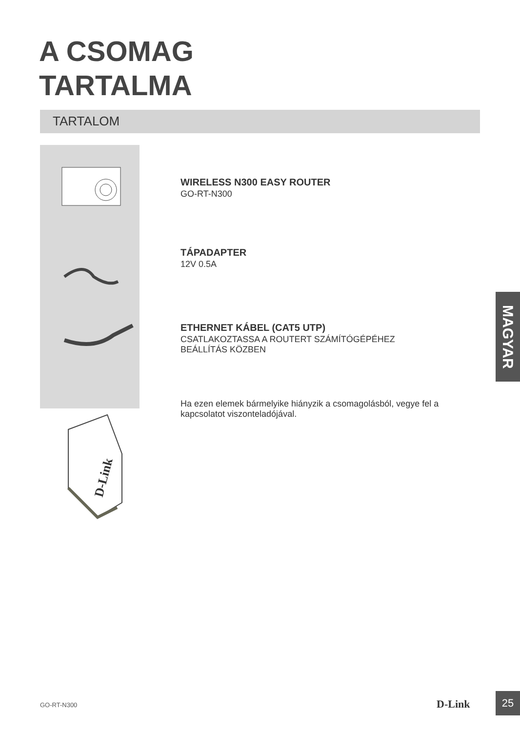A CSOMAG
TARTALMA
TARTALOM
D-Link
WIRELESS N300 EASY ROUTER
GO-RT-N300
TÁPADAPTER
12V 0.5A
ETHERNET KÁBEL (CAT5 UTP)
CSATLAKOZTASSA A ROUTERT SZÁMÍTÓGÉPÉHEZ
BEÁLLÍTÁS KÖZBEN
Ha ezen elemek bármelyike hiányzik a csomagolásból, vegye fel a kapcsolatot viszonteladójával.
MAGYAR
GO-RT-N300 D-Link
25